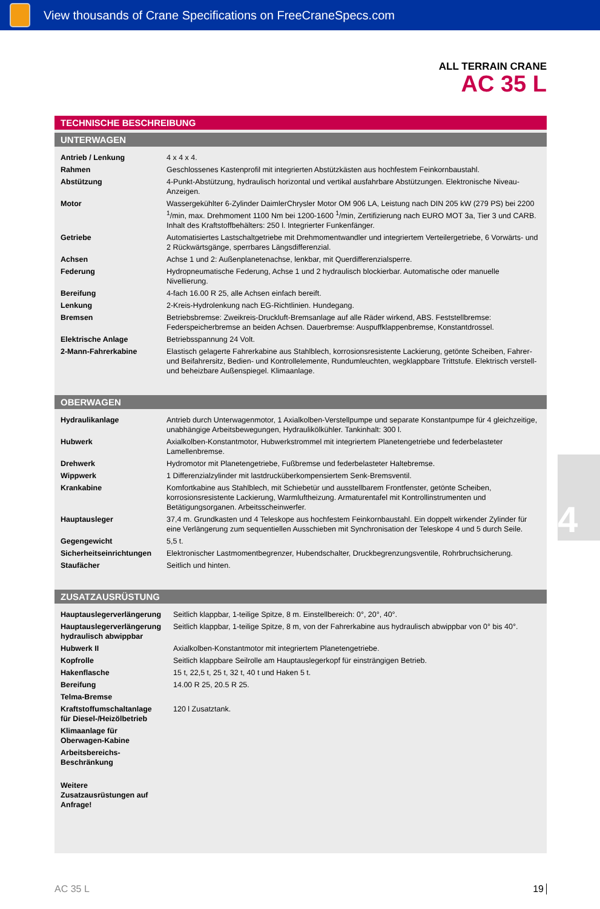View thousands of Crane Specifications on FreeCraneSpecs.com
ALL TERRAIN CRANE
AC 35 L
TECHNISCHE BESCHREIBUNG
UNTERWAGEN
| Antrieb / Lenkung | 4 x 4 x 4. |
| Rahmen | Geschlossenes Kastenprofil mit integrierten Abstützkästen aus hochfestem Feinkornbaustahl. |
| Abstützung | 4-Punkt-Abstützung, hydraulisch horizontal und vertikal ausfahrbare Abstützungen. Elektronische Niveau-Anzeigen. |
| Motor | Wassergekühlter 6-Zylinder DaimlerChrysler Motor OM 906 LA, Leistung nach DIN 205 kW (279 PS) bei 2200 <sup>1</sup>/min, max. Drehmoment 1100 Nm bei 1200-1600 <sup>1</sup>/min, Zertifizierung nach EURO MOT 3a, Tier 3 und CARB. Inhalt des Kraftstoffbehälters: 250 l. Integrierter Funkenfänger. |
| Getriebe | Automatisiertes Lastschaltgetriebe mit Drehmomentwandler und integriertem Verteilergetriebe, 6 Vorwärts- und 2 Rückwärtsgänge, sperrbares Längsdifferenzial. |
| Achsen | Achse 1 und 2: Außenplanetenachse, lenkbar, mit Querdifferenzialsperre. |
| Federung | Hydropneumatische Federung, Achse 1 und 2 hydraulisch blockierbar. Automatische oder manuelle Nivellierung. |
| Bereifung | 4-fach 16.00 R 25, alle Achsen einfach bereift. |
| Lenkung | 2-Kreis-Hydrolenkung nach EG-Richtlinien. Hundegang. |
| Bremsen | Betriebsbremse: Zweikreis-Druckluft-Bremsanlage auf alle Räder wirkend, ABS. Feststellbremse: Federspeicherbremse an beiden Achsen. Dauerbremse: Auspuffklappenbremse, Konstantdrossel. |
| Elektrische Anlage | Betriebsspannung 24 Volt. |
| 2-Mann-Fahrerkabine | Elastisch gelagerte Fahrerkabine aus Stahlblech, korrosionsresistente Lackierung, getönte Scheiben, Fahrer- und Beifahrersitz, Bedien- und Kontrollelemente, Rundumleuchten, wegklappbare Trittstufe. Elektrisch verstell- und beheizbare Außenspiegel. Klimaanlage. |
OBERWAGEN
| Hydraulikanlage | Antrieb durch Unterwagenmotor, 1 Axialkolben-Verstellpumpe und separate Konstantpumpe für 4 gleichzeitige, unabhängige Arbeitsbewegungen, Hydraulikölkühler. Tankinhalt: 300 l. |
| Hubwerk | Axialkolben-Konstantmotor, Hubwerkstrommel mit integriertem Planetengetriebe und federbelasteter Lamellenbremse. |
| Drehwerk | Hydromotor mit Planetengetriebe, Fußbremse und federbelasteter Haltebremse. |
| Wippwerk | 1 Differenzialzylinder mit lastdrucküberkompensiertem Senk-Bremsventil. |
| Krankabine | Komfortkabine aus Stahlblech, mit Schiebetür und ausstellbarem Frontfenster, getönte Scheiben, korrosionsresistente Lackierung, Warmluftheizung. Armaturentafel mit Kontrollinstrumenten und Betätigungsorganen. Arbeitsscheinwerfer. |
| Hauptausleger | 37,4 m. Grundkasten und 4 Teleskope aus hochfestem Feinkornbaustahl. Ein doppelt wirkender Zylinder für eine Verlängerung zum sequentiellen Ausschieben mit Synchronisation der Teleskope 4 und 5 durch Seile. |
| Gegengewicht | 5,5 t. |
| Sicherheitseinrichtungen | Elektronischer Lastmomentbegrenzer, Hubendschalter, Druckbegrenzungsventile, Rohrbruchsicherung. |
| Staufächer | Seitlich und hinten. |
ZUSATZAUSRÜSTUNG
| Hauptauslegerverlängerung | Seitlich klappbar, 1-teilige Spitze, 8 m. Einstellbereich: 0°, 20°, 40°. |
| Hauptauslegerverlängerung hydraulisch abwippbar | Seitlich klappbar, 1-teilige Spitze, 8 m, von der Fahrerkabine aus hydraulisch abwippbar von 0° bis 40°. |
| Hubwerk II | Axialkolben-Konstantmotor mit integriertem Planetengetriebe. |
| Kopfrolle | Seitlich klappbare Seilrolle am Hauptauslegerkopf für einsträngigen Betrieb. |
| Hakenflasche | 15 t, 22,5 t, 25 t, 32 t, 40 t und Haken 5 t. |
| Bereifung | 14.00 R 25, 20.5 R 25. |
| Telma-Bremse | |
| Kraftstoffumschaltanlage für Diesel-/Heizölbetrieb | 120 l Zusatztank. |
| Klimaanlage für Oberwagen-Kabine | |
| Arbeitsbereichs-Beschränkung | |
| Weitere Zusatzausrüstungen auf Anfrage! | |
AC 35 L 19
4